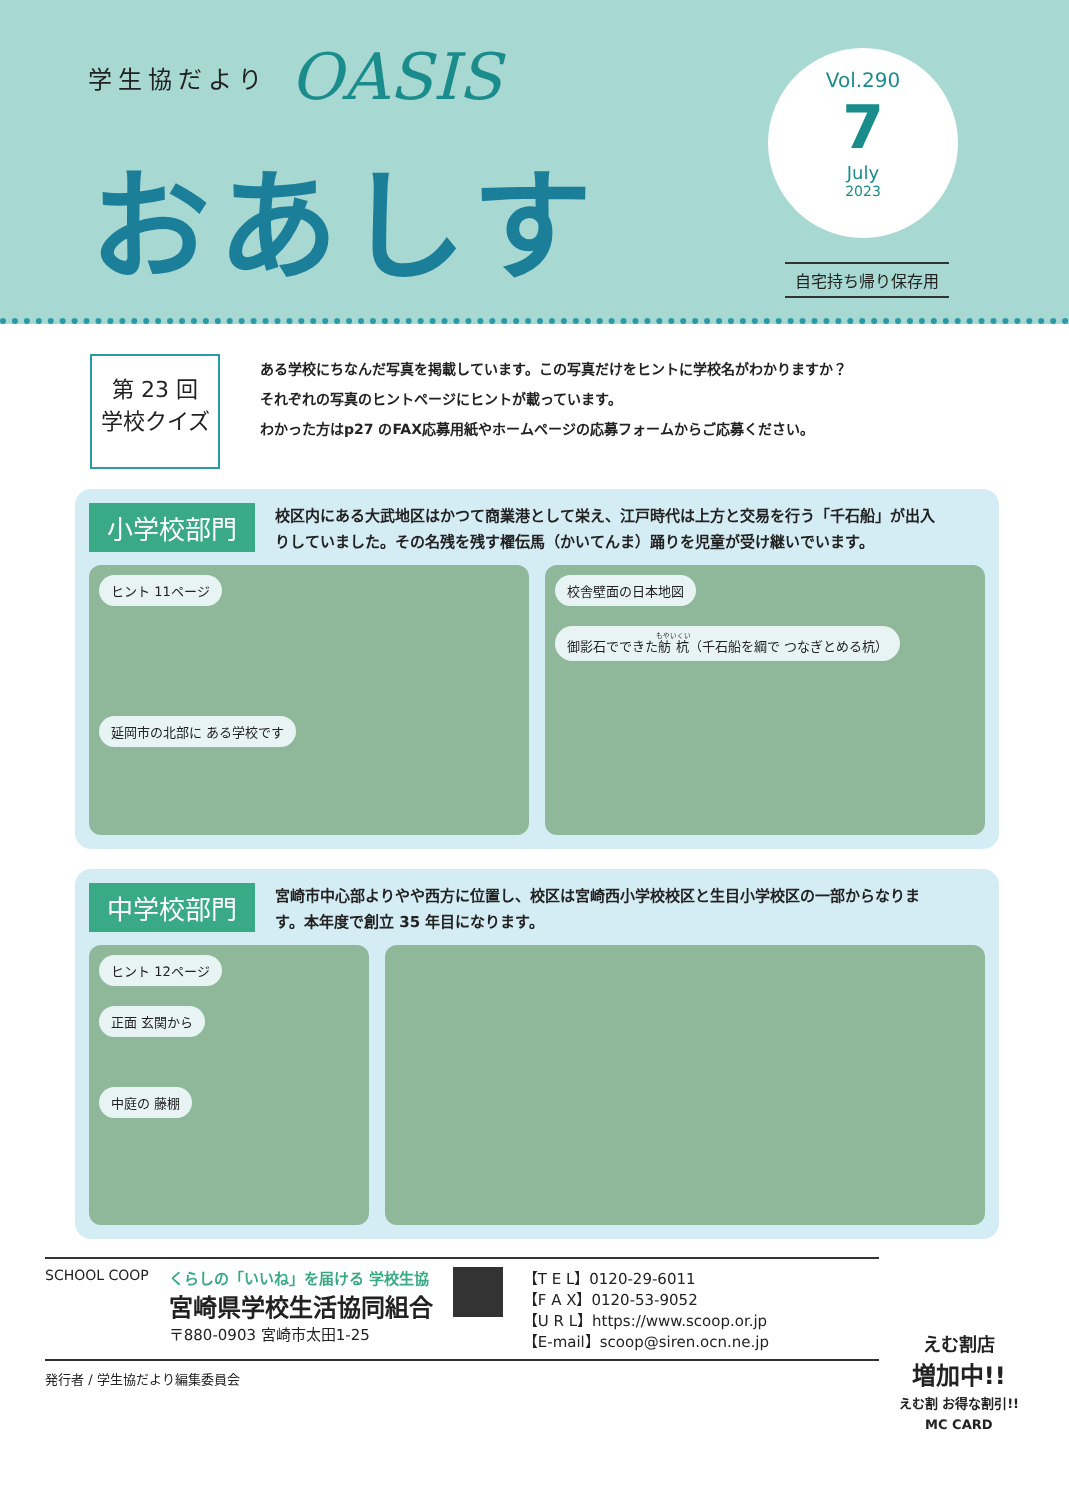学生協だより OASIS
おあしす
Vol.290
7
July
2023
自宅持ち帰り保存用
第 23 回
学校クイズ
ある学校にちなんだ写真を掲載しています。この写真だけをヒントに学校名がわかりますか？
それぞれの写真のヒントページにヒントが載っています。
わかった方はp27 のFAX応募用紙やホームページの応募フォームからご応募ください。
小学校部門 校区内にある大武地区はかつて商業港として栄え、江戸時代は上方と交易を行う「千石船」が出入りしていました。その名残を残す櫂伝馬（かいてんま）踊りを児童が受け継いでいます。
ヒント 11ページ
延岡市の北部に ある学校です
校舎壁面の日本地図
御影石でできた舫杭（千石船を綱で つなぎとめる杭）
中学校部門 宮崎市中心部よりやや西方に位置し、校区は宮崎西小学校校区と生目小学校区の一部からなります。本年度で創立 35 年目になります。
ヒント 12ページ
正面 玄関から
中庭の 藤棚
SCHOOL COOP くらしの「いいね」を届ける 学校生協
宮崎県学校生活協同組合
〒880-0903 宮崎市太田1-25
【T E L】0120-29-6011
【F A X】0120-53-9052
【U R L】https://www.scoop.or.jp
【E-mail】scoop@siren.ocn.ne.jp
発行者 / 学生協だより編集委員会
えむ割店
増加中!!
えむ割 お得な割引!!
MC CARD